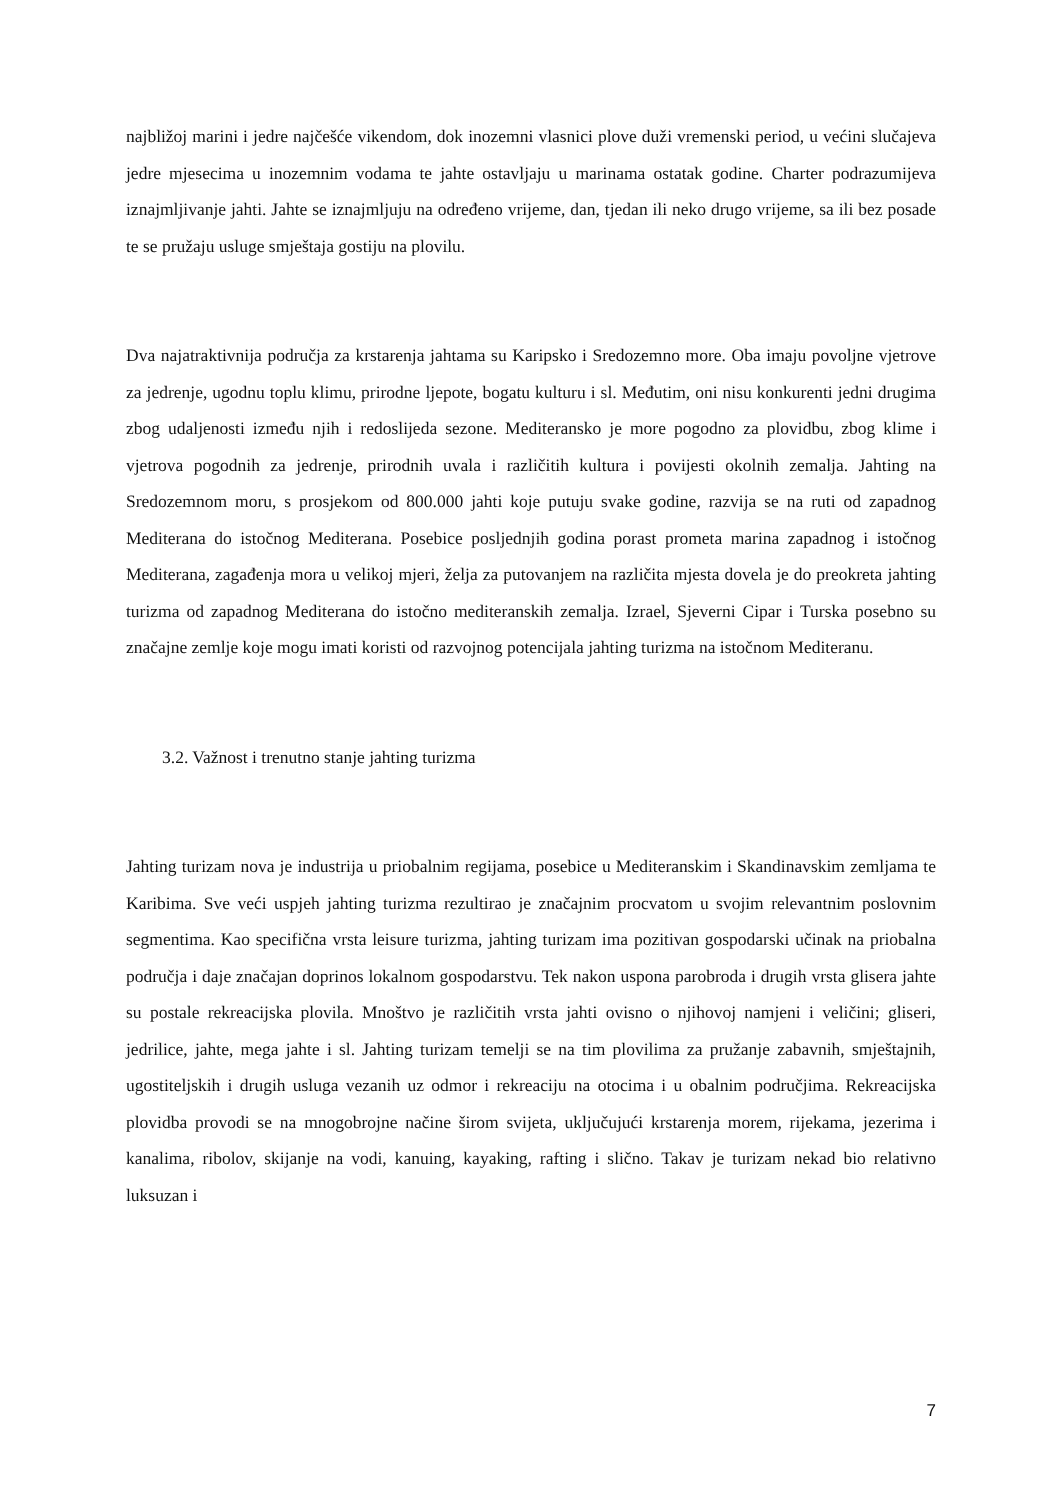najbližoj marini i jedre najčešće vikendom, dok inozemni vlasnici plove duži vremenski period, u većini slučajeva jedre mjesecima u inozemnim vodama te jahte ostavljaju u marinama ostatak godine. Charter podrazumijeva iznajmljivanje jahti. Jahte se iznajmljuju na određeno vrijeme, dan, tjedan ili neko drugo vrijeme, sa ili bez posade te se pružaju usluge smještaja gostiju na plovilu.
Dva najatraktivnija područja za krstarenja jahtama su Karipsko i Sredozemno more. Oba imaju povoljne vjetrove za jedrenje, ugodnu toplu klimu, prirodne ljepote, bogatu kulturu i sl. Međutim, oni nisu konkurenti jedni drugima zbog udaljenosti između njih i redoslijeda sezone. Mediteransko je more pogodno za plovidbu, zbog klime i vjetrova pogodnih za jedrenje, prirodnih uvala i različitih kultura i povijesti okolnih zemalja. Jahting na Sredozemnom moru, s prosjekom od 800.000 jahti koje putuju svake godine, razvija se na ruti od zapadnog Mediterana do istočnog Mediterana. Posebice posljednjih godina porast prometa marina zapadnog i istočnog Mediterana, zagađenja mora u velikoj mjeri, želja za putovanjem na različita mjesta dovela je do preokreta jahting turizma od zapadnog Mediterana do istočno mediteranskih zemalja. Izrael, Sjeverni Cipar i Turska posebno su značajne zemlje koje mogu imati koristi od razvojnog potencijala jahting turizma na istočnom Mediteranu.
3.2. Važnost i trenutno stanje jahting turizma
Jahting turizam nova je industrija u priobalnim regijama, posebice u Mediteranskim i Skandinavskim zemljama te Karibima. Sve veći uspjeh jahting turizma rezultirao je značajnim procvatom u svojim relevantnim poslovnim segmentima. Kao specifična vrsta leisure turizma, jahting turizam ima pozitivan gospodarski učinak na priobalna područja i daje značajan doprinos lokalnom gospodarstvu. Tek nakon uspona parobroda i drugih vrsta glisera jahte su postale rekreacijska plovila. Mnoštvo je različitih vrsta jahti ovisno o njihovoj namjeni i veličini; gliseri, jedrilice, jahte, mega jahte i sl. Jahting turizam temelji se na tim plovilima za pružanje zabavnih, smještajnih, ugostiteljskih i drugih usluga vezanih uz odmor i rekreaciju na otocima i u obalnim područjima. Rekreacijska plovidba provodi se na mnogobrojne načine širom svijeta, uključujući krstarenja morem, rijekama, jezerima i kanalima, ribolov, skijanje na vodi, kanuing, kayaking, rafting i slično. Takav je turizam nekad bio relativno luksuzan i
7